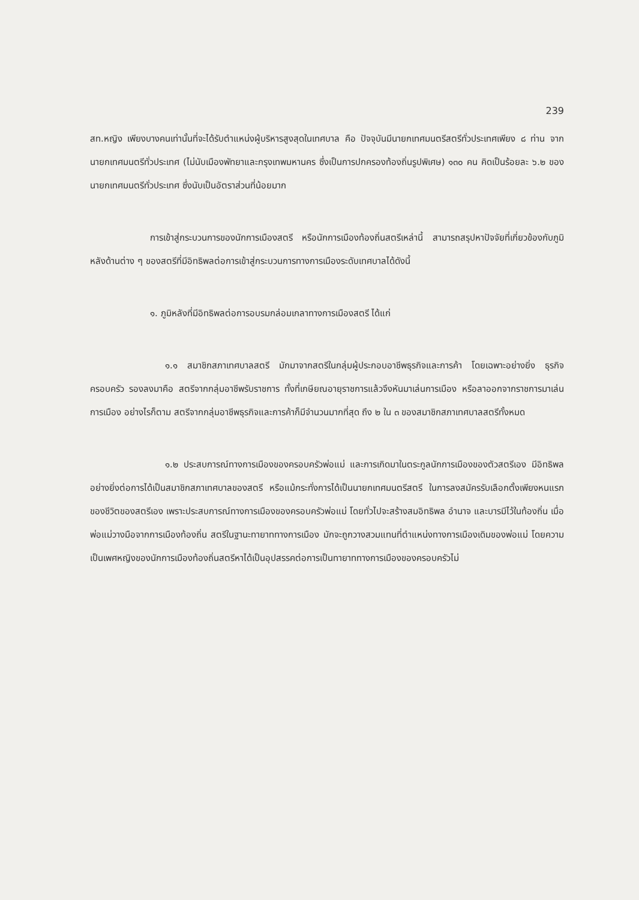239
สท.หญิง เพียงบางคนเท่านั้นที่จะได้รับตำแหน่งผู้บริหารสูงสุดในเทศบาล คือ ปัจจุบันมีนายกเทศมนตรีสตรีทั่วประเทศเพียง ๘ ท่าน จากนายกเทศมนตรีทั่วประเทศ (ไม่นับเมืองพัทยาและกรุงเทพมหานคร ซึ่งเป็นการปกครองท้องถิ่นรูปพิเศษ) ๑๓๐ คน คิดเป็นร้อยละ ๖.๒ ของนายกเทศมนตรีทั่วประเทศ ซึ่งนับเป็นอัตราส่วนที่น้อยมาก
การเข้าสู่กระบวนการของนักการเมืองสตรี หรือนักการเมืองท้องถิ่นสตรีเหล่านี้ สามารถสรุปหาปัจจัยที่เกี่ยวข้องกับภูมิหลังด้านต่าง ๆ ของสตรีที่มีอิทธิพลต่อการเข้าสู่กระบวนการทางการเมืองระดับเทศบาลได้ดังนี้
๑. ภูมิหลังที่มีอิทธิพลต่อการอบรมกล่อมเกลาทางการเมืองสตรี ได้แก่
๑.๑ สมาชิกสภาเทศบาลสตรี มักมาจากสตรีในกลุ่มผู้ประกอบอาชีพธุรกิจและการค้า โดยเฉพาะอย่างยิ่ง ธุรกิจครอบครัว รองลงมาคือ สตรีจากกลุ่มอาชีพรับราชการ ทั้งที่เกษียณอายุราชการแล้วจึงหันมาเล่นการเมือง หรือลาออกจากราชการมาเล่นการเมือง อย่างไรก็ตาม สตรีจากกลุ่มอาชีพธุรกิจและการค้าก็มีจำนวนมากที่สุด ถึง ๒ ใน ๓ ของสมาชิกสภาเทศบาลสตรีทั้งหมด
๑.๒ ประสบการณ์ทางการเมืองของครอบครัวพ่อแม่ และการเกิดมาในตระกูลนักการเมืองของตัวสตรีเอง มีอิทธิพลอย่างยิ่งต่อการได้เป็นสมาชิกสภาเทศบาลของสตรี หรือแม้กระทั่งการได้เป็นนายกเทศมนตรีสตรี ในการลงสมัครรับเลือกตั้งเพียงหนแรกของชีวิตของสตรีเอง เพราะประสบการณ์ทางการเมืองของครอบครัวพ่อแม่ โดยทั่วไปจะสร้างสมอิทธิพล อำนาจ และบารมีไว้ในท้องถิ่น เมื่อพ่อแม่วางมือจากการเมืองท้องถิ่น สตรีในฐานะทายาททางการเมือง มักจะถูกวางสวมแทนที่ตำแหน่งทางการเมืองเดิมของพ่อแม่ โดยความเป็นเพศหญิงของนักการเมืองท้องถิ่นสตรีหาได้เป็นอุปสรรคต่อการเป็นทายาททางการเมืองของครอบครัวไม่